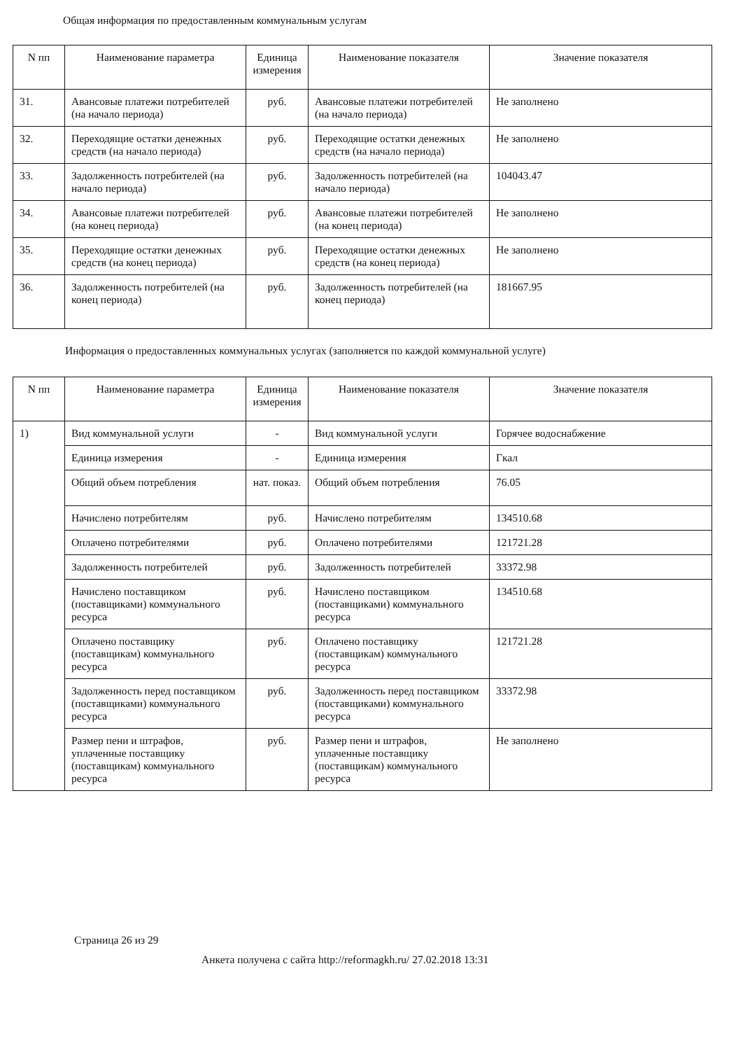Общая информация по предоставленным коммунальным услугам
| N пп | Наименование параметра | Единица измерения | Наименование показателя | Значение показателя |
| --- | --- | --- | --- | --- |
| 31. | Авансовые платежи потребителей (на начало периода) | руб. | Авансовые платежи потребителей (на начало периода) | Не заполнено |
| 32. | Переходящие остатки денежных средств (на начало периода) | руб. | Переходящие остатки денежных средств (на начало периода) | Не заполнено |
| 33. | Задолженность потребителей (на начало периода) | руб. | Задолженность потребителей (на начало периода) | 104043.47 |
| 34. | Авансовые платежи потребителей (на конец периода) | руб. | Авансовые платежи потребителей (на конец периода) | Не заполнено |
| 35. | Переходящие остатки денежных средств (на конец периода) | руб. | Переходящие остатки денежных средств (на конец периода) | Не заполнено |
| 36. | Задолженность потребителей (на конец периода) | руб. | Задолженность потребителей (на конец периода) | 181667.95 |
Информация о предоставленных коммунальных услугах (заполняется по каждой коммунальной услуге)
| N пп | Наименование параметра | Единица измерения | Наименование показателя | Значение показателя |
| --- | --- | --- | --- | --- |
| 1) | Вид коммунальной услуги | - | Вид коммунальной услуги | Горячее водоснабжение |
| | Единица измерения | - | Единица измерения | Гкал |
| | Общий объем потребления | нат. показ. | Общий объем потребления | 76.05 |
| | Начислено потребителям | руб. | Начислено потребителям | 134510.68 |
| | Оплачено потребителями | руб. | Оплачено потребителями | 121721.28 |
| | Задолженность потребителей | руб. | Задолженность потребителей | 33372.98 |
| | Начислено поставщиком (поставщиками) коммунального ресурса | руб. | Начислено поставщиком (поставщиками) коммунального ресурса | 134510.68 |
| | Оплачено поставщику (поставщикам) коммунального ресурса | руб. | Оплачено поставщику (поставщикам) коммунального ресурса | 121721.28 |
| | Задолженность перед поставщиком (поставщиками) коммунального ресурса | руб. | Задолженность перед поставщиком (поставщиками) коммунального ресурса | 33372.98 |
| | Размер пени и штрафов, уплаченные поставщику (поставщикам) коммунального ресурса | руб. | Размер пени и штрафов, уплаченные поставщику (поставщикам) коммунального ресурса | Не заполнено |
Страница 26 из 29
Анкета получена с сайта http://reformagkh.ru/ 27.02.2018 13:31